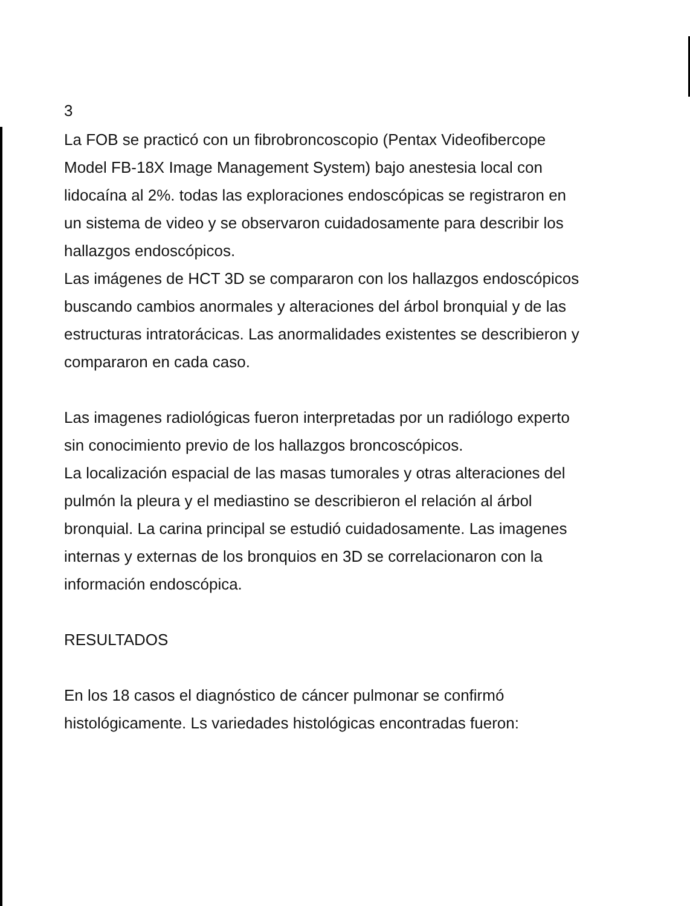3
La FOB se practicó con un fibrobroncoscopio (Pentax Videofibercope Model FB-18X Image Management System) bajo anestesia local con lidocaína al 2%. todas las exploraciones endoscópicas se registraron en un sistema de video y se observaron cuidadosamente para describir los hallazgos endoscópicos.
Las imágenes de HCT 3D se compararon con los hallazgos endoscópicos buscando cambios anormales y alteraciones del árbol bronquial y de las estructuras intratorácicas. Las anormalidades existentes se describieron y compararon en cada caso.
Las imagenes radiológicas fueron interpretadas por un radiólogo experto sin conocimiento previo de los hallazgos broncoscópicos.
La localización espacial de las masas tumorales y otras alteraciones del pulmón la pleura y el mediastino se describieron el relación al árbol bronquial. La carina principal se estudió cuidadosamente. Las imagenes internas y externas de los bronquios en 3D se correlacionaron con la información endoscópica.
RESULTADOS
En los 18 casos el diagnóstico de cáncer pulmonar se confirmó histológicamente. Ls variedades histológicas encontradas fueron: